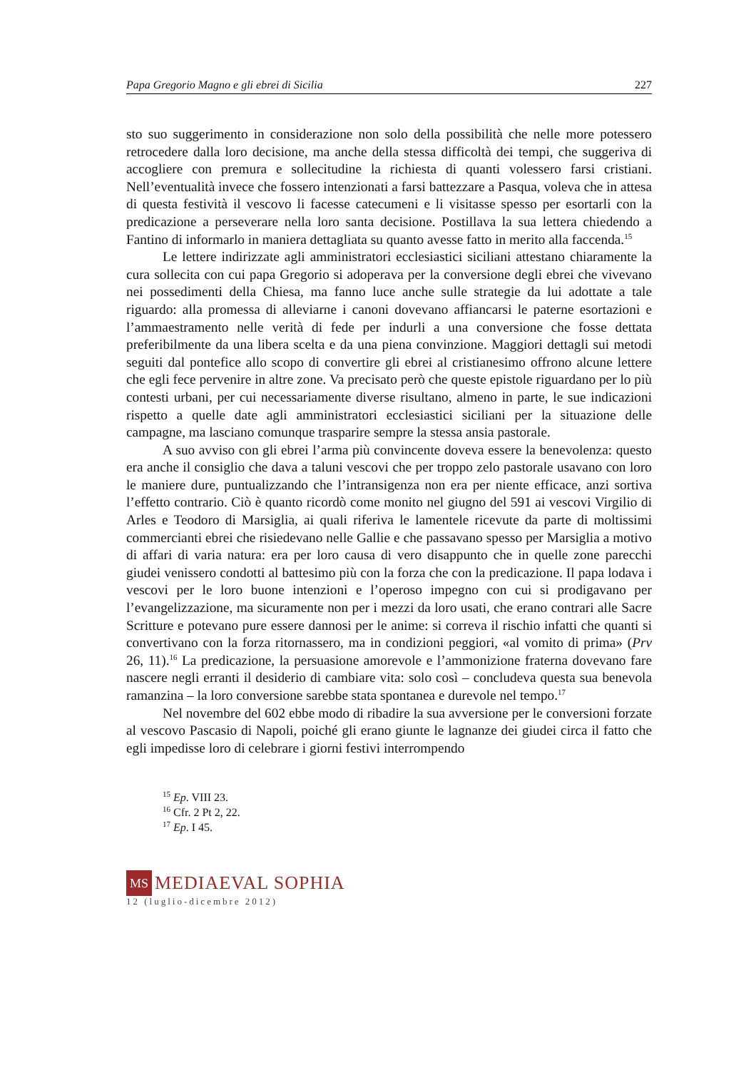Papa Gregorio Magno e gli ebrei di Sicilia 227
sto suo suggerimento in considerazione non solo della possibilità che nelle more potessero retrocedere dalla loro decisione, ma anche della stessa difficoltà dei tempi, che suggeriva di accogliere con premura e sollecitudine la richiesta di quanti volessero farsi cristiani. Nell’eventualità invece che fossero intenzionati a farsi battezzare a Pasqua, voleva che in attesa di questa festività il vescovo li facesse catecumeni e li visitasse spesso per esortarli con la predicazione a perseverare nella loro santa decisione. Postillava la sua lettera chiedendo a Fantino di informarlo in maniera dettagliata su quanto avesse fatto in merito alla faccenda.<sup>15</sup>
Le lettere indirizzate agli amministratori ecclesiastici siciliani attestano chiaramente la cura sollecita con cui papa Gregorio si adoperava per la conversione degli ebrei che vivevano nei possedimenti della Chiesa, ma fanno luce anche sulle strategie da lui adottate a tale riguardo: alla promessa di alleviarne i canoni dovevano affiancarsi le paterne esortazioni e l’ammaestramento nelle verità di fede per indurli a una conversione che fosse dettata preferibilmente da una libera scelta e da una piena convinzione. Maggiori dettagli sui metodi seguiti dal pontefice allo scopo di convertire gli ebrei al cristianesimo offrono alcune lettere che egli fece pervenire in altre zone. Va precisato però che queste epistole riguardano per lo più contesti urbani, per cui necessariamente diverse risultano, almeno in parte, le sue indicazioni rispetto a quelle date agli amministratori ecclesiastici siciliani per la situazione delle campagne, ma lasciano comunque trasparire sempre la stessa ansia pastorale.
A suo avviso con gli ebrei l’arma più convincente doveva essere la benevolenza: questo era anche il consiglio che dava a taluni vescovi che per troppo zelo pastorale usavano con loro le maniere dure, puntualizzando che l’intransigenza non era per niente efficace, anzi sortiva l’effetto contrario. Ciò è quanto ricordò come monito nel giugno del 591 ai vescovi Virgilio di Arles e Teodoro di Marsiglia, ai quali riferiva le lamentele ricevute da parte di moltissimi commercianti ebrei che risiedevano nelle Gallie e che passavano spesso per Marsiglia a motivo di affari di varia natura: era per loro causa di vero disappunto che in quelle zone parecchi giudei venissero condotti al battesimo più con la forza che con la predicazione. Il papa lodava i vescovi per le loro buone intenzioni e l’operoso impegno con cui si prodigavano per l’evangelizzazione, ma sicuramente non per i mezzi da loro usati, che erano contrari alle Sacre Scritture e potevano pure essere dannosi per le anime: si correva il rischio infatti che quanti si convertivano con la forza ritornassero, ma in condizioni peggiori, «al vomito di prima» (Prv 26, 11).<sup>16</sup> La predicazione, la persuasione amorevole e l’ammonizione fraterna dovevano fare nascere negli erranti il desiderio di cambiare vita: solo così – concludeva questa sua benevola ramanzina – la loro conversione sarebbe stata spontanea e durevole nel tempo.<sup>17</sup>
Nel novembre del 602 ebbe modo di ribadire la sua avversione per le conversioni forzate al vescovo Pascasio di Napoli, poiché gli erano giunte le lagnanze dei giudei circa il fatto che egli impedisse loro di celebrare i giorni festivi interrompendo
<sup>15</sup> Ep. VIII 23.
<sup>16</sup> Cfr. 2 Pt 2, 22.
<sup>17</sup> Ep. I 45.
MS
MEDIAEVAL SOPHIA
12 (luglio-dicembre 2012)